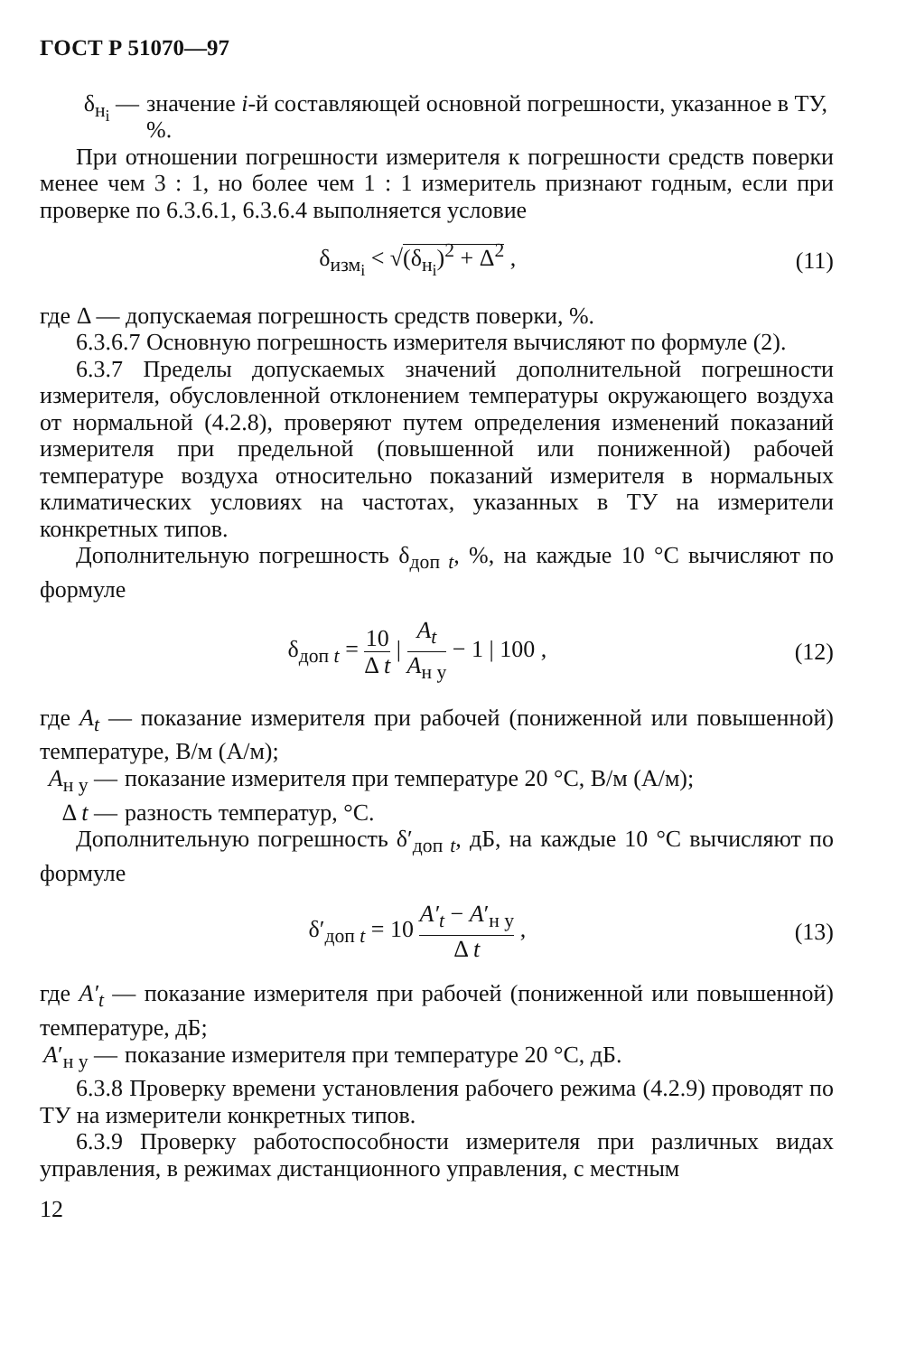ГОСТ Р 51070—97
δ<sub>н<sub>i</sub></sub> — значение i-й составляющей основной погрешности, указанное в ТУ, %.
При отношении погрешности измерителя к погрешности средств поверки менее чем 3 : 1, но более чем 1 : 1 измеритель признают годным, если при проверке по 6.3.6.1, 6.3.6.4 выполняется условие
δ<sub>изм<sub>i</sub></sub> < √(δ<sub>н<sub>i</sub></sub>)<sup>2</sup> + Δ<sup>2</sup> , (11)
где Δ — допускаемая погрешность средств поверки, %.
6.3.6.7 Основную погрешность измерителя вычисляют по формуле (2).
6.3.7 Пределы допускаемых значений дополнительной погрешности измерителя, обусловленной отклонением температуры окружающего воздуха от нормальной (4.2.8), проверяют путем определения изменений показаний измерителя при предельной (повышенной или пониженной) рабочей температуре воздуха относительно показаний измерителя в нормальных климатических условиях на частотах, указанных в ТУ на измерители конкретных типов.
Дополнительную погрешность δ<sub>доп t</sub>, %, на каждые 10 °С вычисляют по формуле
δ<sub>доп t</sub> = 10 Δ t | A<sub>t</sub> A<sub>н у</sub> − 1 | 100 ,
(12)
где A<sub>t</sub> — показание измерителя при рабочей (пониженной или повышенной) температуре, В/м (А/м);
A<sub>н у</sub> — показание измерителя при температуре 20 °С, В/м (А/м);
Δ t — разность температур, °С.
Дополнительную погрешность δ′<sub>доп t</sub>, дБ, на каждые 10 °С вычисляют по формуле
δ′<sub>доп t</sub> = 10 A′<sub>t</sub> − A′<sub>н у</sub> Δ t , (13)
где A′<sub>t</sub> — показание измерителя при рабочей (пониженной или повышенной) температуре, дБ;
A′<sub>н у</sub> — показание измерителя при температуре 20 °С, дБ.
6.3.8 Проверку времени установления рабочего режима (4.2.9) проводят по ТУ на измерители конкретных типов.
6.3.9 Проверку работоспособности измерителя при различных видах управления, в режимах дистанционного управления, с местным
12